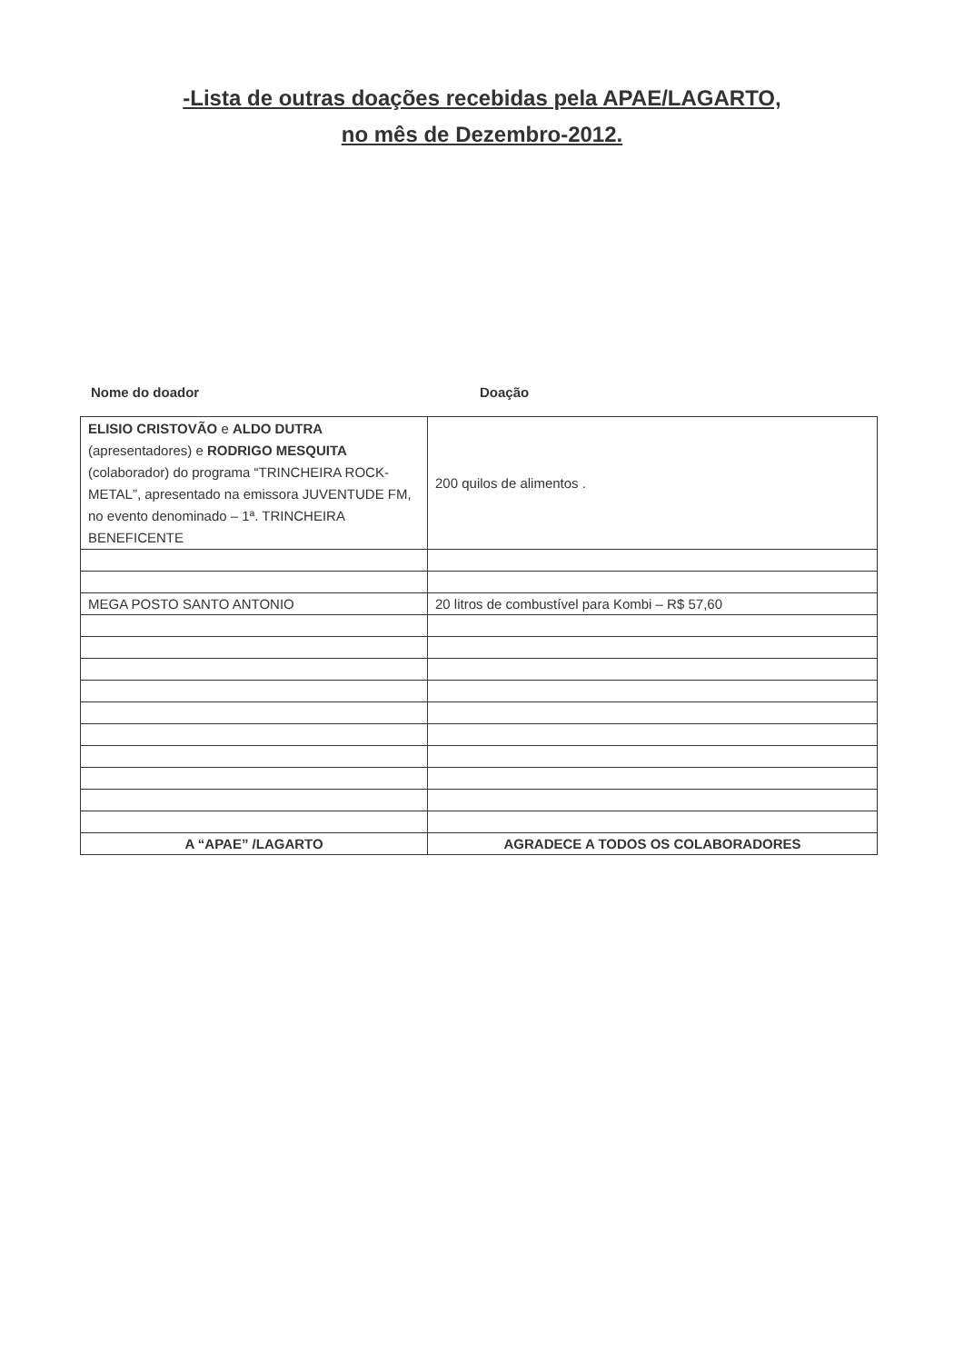-Lista de outras doações recebidas pela APAE/LAGARTO,
no mês de Dezembro-2012.
Nome do doador Doação
| ELISIO CRISTOVÃO e ALDO DUTRA (apresentadores) e RODRIGO MESQUITA (colaborador) do programa “TRINCHEIRA ROCK-METAL”, apresentado na emissora JUVENTUDE FM, no evento denominado – 1ª. TRINCHEIRA BENEFICENTE | 200 quilos de alimentos . |
| MEGA POSTO SANTO ANTONIO | 20 litros de combustível para Kombi – R$ 57,60 |
| A “APAE” /LAGARTO | AGRADECE A TODOS OS COLABORADORES |